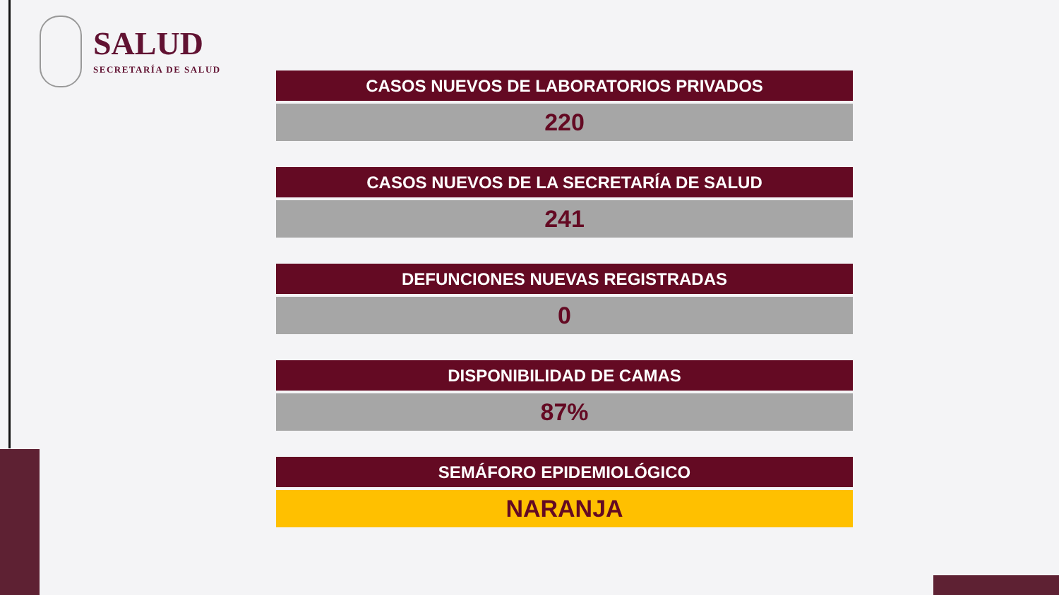SALUD
SECRETARÍA DE SALUD
CASOS NUEVOS DE LABORATORIOS PRIVADOS
220
CASOS NUEVOS DE LA SECRETARÍA DE SALUD
241
DEFUNCIONES NUEVAS REGISTRADAS
0
DISPONIBILIDAD DE CAMAS
87%
SEMÁFORO EPIDEMIOLÓGICO
NARANJA